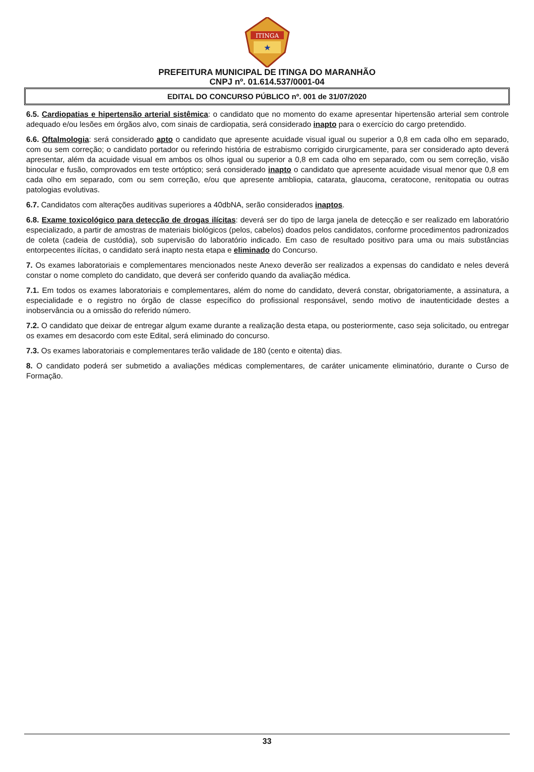ITINGA
★
PREFEITURA MUNICIPAL DE ITINGA DO MARANHÃO
CNPJ nº. 01.614.537/0001-04
EDITAL DO CONCURSO PÚBLICO nº. 001 de 31/07/2020
6.5. Cardiopatias e hipertensão arterial sistêmica: o candidato que no momento do exame apresentar hipertensão arterial sem controle adequado e/ou lesões em órgãos alvo, com sinais de cardiopatia, será considerado inapto para o exercício do cargo pretendido.
6.6. Oftalmologia: será considerado apto o candidato que apresente acuidade visual igual ou superior a 0,8 em cada olho em separado, com ou sem correção; o candidato portador ou referindo história de estrabismo corrigido cirurgicamente, para ser considerado apto deverá apresentar, além da acuidade visual em ambos os olhos igual ou superior a 0,8 em cada olho em separado, com ou sem correção, visão binocular e fusão, comprovados em teste ortóptico; será considerado inapto o candidato que apresente acuidade visual menor que 0,8 em cada olho em separado, com ou sem correção, e/ou que apresente ambliopia, catarata, glaucoma, ceratocone, renitopatia ou outras patologias evolutivas.
6.7. Candidatos com alterações auditivas superiores a 40dbNA, serão considerados inaptos.
6.8. Exame toxicológico para detecção de drogas ilícitas: deverá ser do tipo de larga janela de detecção e ser realizado em laboratório especializado, a partir de amostras de materiais biológicos (pelos, cabelos) doados pelos candidatos, conforme procedimentos padronizados de coleta (cadeia de custódia), sob supervisão do laboratório indicado. Em caso de resultado positivo para uma ou mais substâncias entorpecentes ilícitas, o candidato será inapto nesta etapa e eliminado do Concurso.
7. Os exames laboratoriais e complementares mencionados neste Anexo deverão ser realizados a expensas do candidato e neles deverá constar o nome completo do candidato, que deverá ser conferido quando da avaliação médica.
7.1. Em todos os exames laboratoriais e complementares, além do nome do candidato, deverá constar, obrigatoriamente, a assinatura, a especialidade e o registro no órgão de classe específico do profissional responsável, sendo motivo de inautenticidade destes a inobservância ou a omissão do referido número.
7.2. O candidato que deixar de entregar algum exame durante a realização desta etapa, ou posteriormente, caso seja solicitado, ou entregar os exames em desacordo com este Edital, será eliminado do concurso.
7.3. Os exames laboratoriais e complementares terão validade de 180 (cento e oitenta) dias.
8. O candidato poderá ser submetido a avaliações médicas complementares, de caráter unicamente eliminatório, durante o Curso de Formação.
33